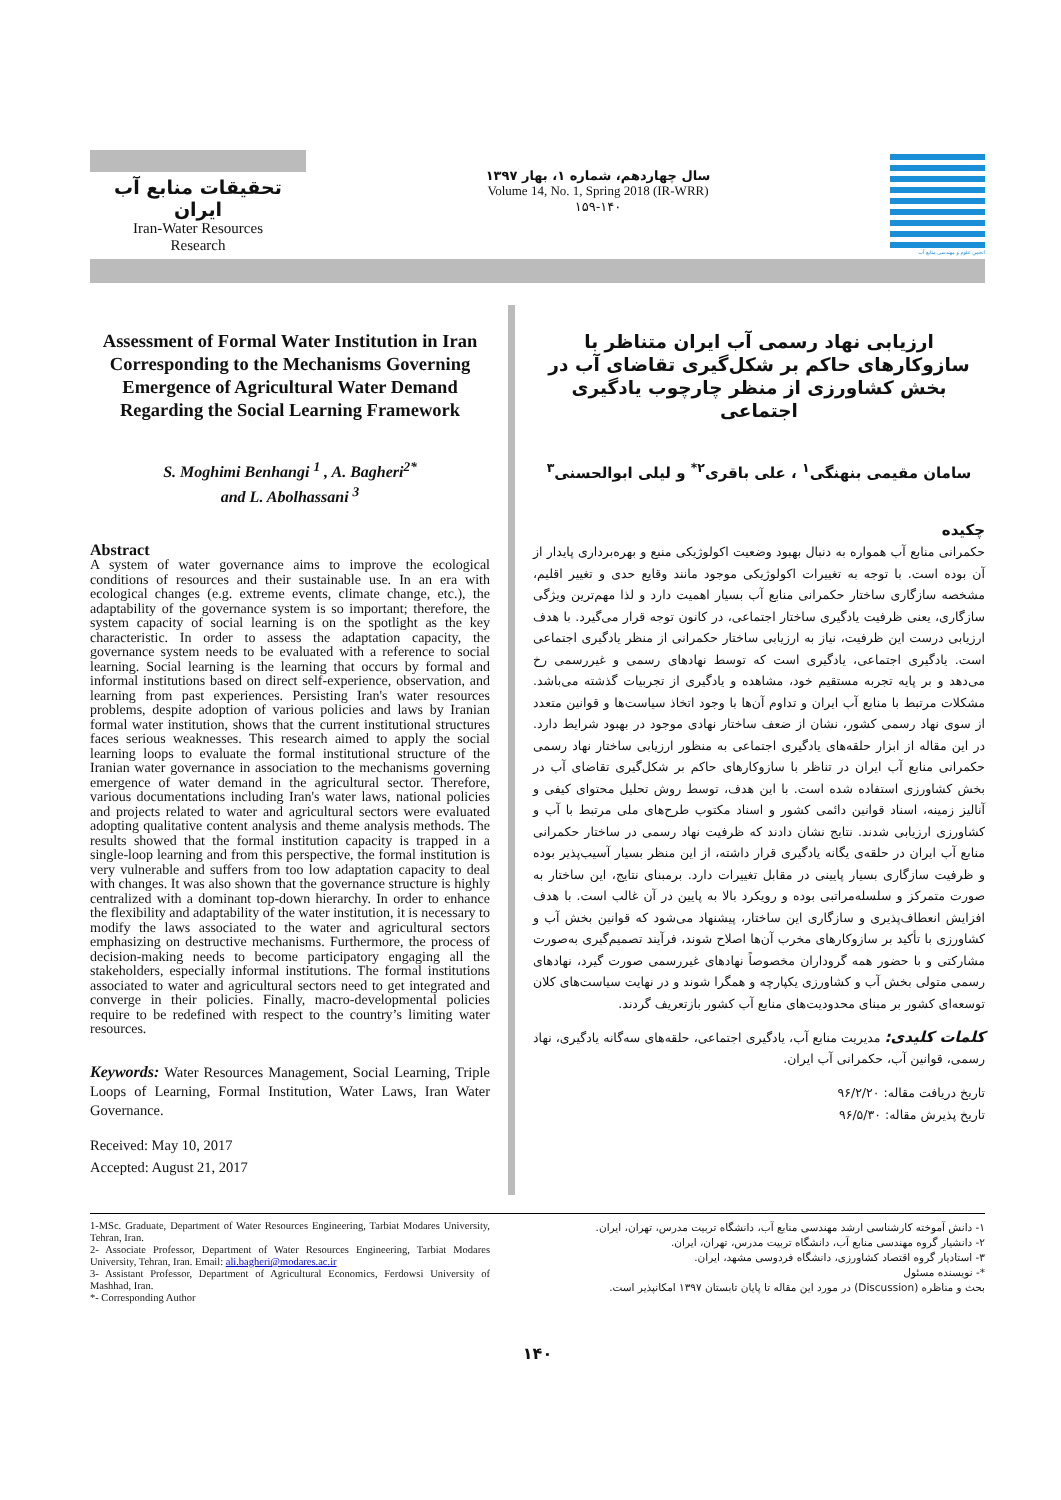تحقیقات منابع آب ایران
Iran-Water Resources
Research
سال چهاردهم، شماره ۱، بهار ۱۳۹۷
Volume 14, No. 1, Spring 2018 (IR-WRR)
۱۵۹-۱۴۰
انجمن علوم و مهندسی منابع آب
Assessment of Formal Water Institution in Iran Corresponding to the Mechanisms Governing Emergence of Agricultural Water Demand Regarding the Social Learning Framework
S. Moghimi Benhangi <sup>1</sup> , A. Bagheri<sup>2*</sup>
and L. Abolhassani <sup>3</sup>
Abstract
A system of water governance aims to improve the ecological conditions of resources and their sustainable use. In an era with ecological changes (e.g. extreme events, climate change, etc.), the adaptability of the governance system is so important; therefore, the system capacity of social learning is on the spotlight as the key characteristic. In order to assess the adaptation capacity, the governance system needs to be evaluated with a reference to social learning. Social learning is the learning that occurs by formal and informal institutions based on direct self-experience, observation, and learning from past experiences. Persisting Iran's water resources problems, despite adoption of various policies and laws by Iranian formal water institution, shows that the current institutional structures faces serious weaknesses. This research aimed to apply the social learning loops to evaluate the formal institutional structure of the Iranian water governance in association to the mechanisms governing emergence of water demand in the agricultural sector. Therefore, various documentations including Iran's water laws, national policies and projects related to water and agricultural sectors were evaluated adopting qualitative content analysis and theme analysis methods. The results showed that the formal institution capacity is trapped in a single-loop learning and from this perspective, the formal institution is very vulnerable and suffers from too low adaptation capacity to deal with changes. It was also shown that the governance structure is highly centralized with a dominant top-down hierarchy. In order to enhance the flexibility and adaptability of the water institution, it is necessary to modify the laws associated to the water and agricultural sectors emphasizing on destructive mechanisms. Furthermore, the process of decision-making needs to become participatory engaging all the stakeholders, especially informal institutions. The formal institutions associated to water and agricultural sectors need to get integrated and converge in their policies. Finally, macro-developmental policies require to be redefined with respect to the country’s limiting water resources.
Keywords: Water Resources Management, Social Learning, Triple Loops of Learning, Formal Institution, Water Laws, Iran Water Governance.
Received: May 10, 2017
Accepted: August 21, 2017
ارزیابی نهاد رسمی آب ایران متناظر با سازوکارهای حاکم بر شکل‌گیری تقاضای آب در بخش کشاورزی از منظر چارچوب یادگیری اجتماعی
سامان مقیمی بنهنگی<sup>۱</sup> ، علی باقری<sup>۲*</sup> و لیلی ابوالحسنی<sup>۳</sup>
چکیده
حکمرانی منابع آب همواره به دنبال بهبود وضعیت اکولوژیکی منبع و بهره‌برداری پایدار از آن بوده است. با توجه به تغییرات اکولوژیکی موجود مانند وقایع حدی و تغییر اقلیم، مشخصه سازگاری ساختار حکمرانی منابع آب بسیار اهمیت دارد و لذا مهم‌ترین ویژگی سازگاری، یعنی ظرفیت یادگیری ساختار اجتماعی، در کانون توجه قرار می‌گیرد. با هدف ارزیابی درست این ظرفیت، نیاز به ارزیابی ساختار حکمرانی از منظر یادگیری اجتماعی است. یادگیری اجتماعی، یادگیری است که توسط نهادهای رسمی و غیررسمی رخ می‌دهد و بر پایه تجربه مستقیم خود، مشاهده و یادگیری از تجربیات گذشته می‌باشد. مشکلات مرتبط با منابع آب ایران و تداوم آن‌ها با وجود اتخاذ سیاست‌ها و قوانین متعدد از سوی نهاد رسمی کشور، نشان از ضعف ساختار نهادی موجود در بهبود شرایط دارد. در این مقاله از ابزار حلقه‌های یادگیری اجتماعی به منظور ارزیابی ساختار نهاد رسمی حکمرانی منابع آب ایران در تناظر با سازوکارهای حاکم بر شکل‌گیری تقاضای آب در بخش کشاورزی استفاده شده است. با این هدف، توسط روش تحلیل محتوای کیفی و آنالیز زمینه، اسناد قوانین دائمی کشور و اسناد مکتوب طرح‌های ملی مرتبط با آب و کشاورزی ارزیابی شدند. نتایج نشان دادند که ظرفیت نهاد رسمی در ساختار حکمرانی منابع آب ایران در حلقه‌ی یگانه یادگیری قرار داشته، از این منظر بسیار آسیب‌پذیر بوده و ظرفیت سازگاری بسیار پایینی در مقابل تغییرات دارد. برمبنای نتایج، این ساختار به صورت متمرکز و سلسله‌مراتبی بوده و رویکرد بالا به پایین در آن غالب است. با هدف افزایش انعطاف‌پذیری و سازگاری این ساختار، پیشنهاد می‌شود که قوانین بخش آب و کشاورزی با تأکید بر سازوکارهای مخرب آن‌ها اصلاح شوند، فرآیند تصمیم‌گیری به‌صورت مشارکتی و با حضور همه گروداران مخصوصاً نهادهای غیررسمی صورت گیرد، نهادهای رسمی متولی بخش آب و کشاورزی یکپارچه و همگرا شوند و در نهایت سیاست‌های کلان توسعه‌ای کشور بر مبنای محدودیت‌های منابع آب کشور بازتعریف گردند.
کلمات کلیدی: مدیریت منابع آب، یادگیری اجتماعی، حلقه‌های سه‌گانه یادگیری، نهاد رسمی، قوانین آب، حکمرانی آب ایران.
تاریخ دریافت مقاله: ۹۶/۲/۲۰
تاریخ پذیرش مقاله: ۹۶/۵/۳۰
1-MSc. Graduate, Department of Water Resources Engineering, Tarbiat Modares University, Tehran, Iran.
2- Associate Professor, Department of Water Resources Engineering, Tarbiat Modares University, Tehran, Iran. Email: ali.bagheri@modares.ac.ir
3- Assistant Professor, Department of Agricultural Economics, Ferdowsi University of Mashhad, Iran.
*- Corresponding Author
۱- دانش آموخته کارشناسی ارشد مهندسی منابع آب، دانشگاه تربیت مدرس، تهران، ایران.
۲- دانشیار گروه مهندسی منابع آب، دانشگاه تربیت مدرس، تهران، ایران.
۳- استادیار گروه اقتصاد کشاورزی، دانشگاه فردوسی مشهد، ایران.
*- نویسنده مسئول
بحث و مناظره (Discussion) در مورد این مقاله تا پایان تابستان ۱۳۹۷ امکانپذیر است.
۱۴۰